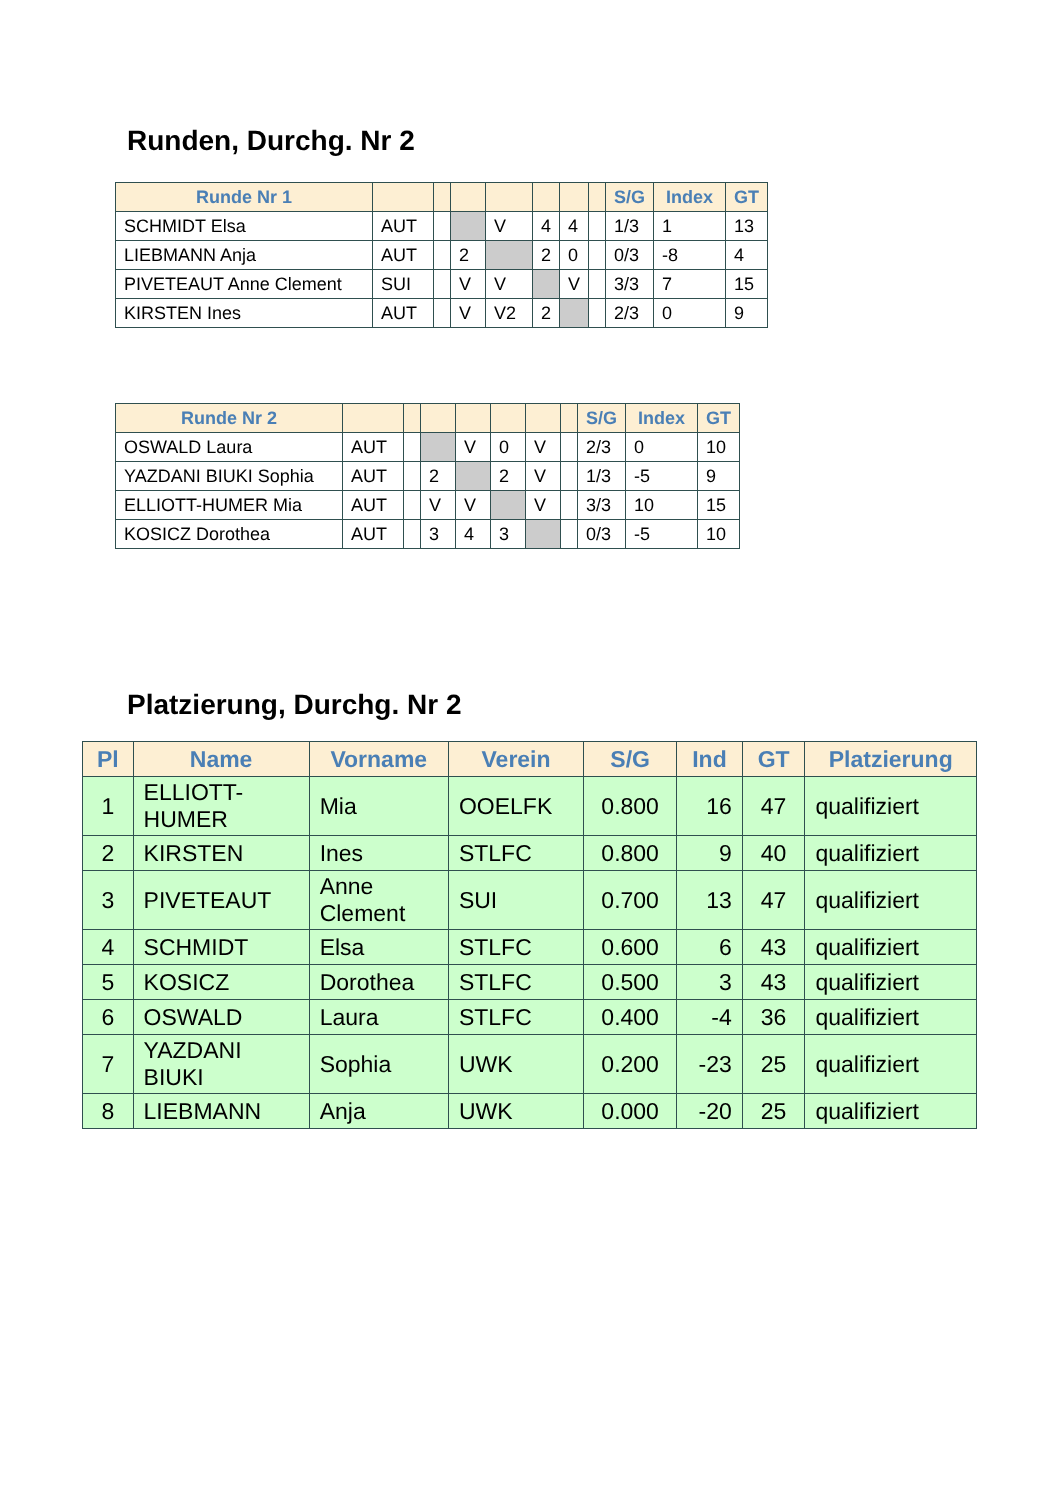Runden, Durchg. Nr 2
| Runde Nr 1 | | | | | | | | S/G | Index | GT |
| --- | --- | --- | --- | --- | --- | --- | --- | --- | --- | --- |
| SCHMIDT Elsa | AUT | | | V | 4 | 4 | | 1/3 | 1 | 13 |
| LIEBMANN Anja | AUT | | 2 | | 2 | 0 | | 0/3 | -8 | 4 |
| PIVETEAUT Anne Clement | SUI | | V | V | | V | | 3/3 | 7 | 15 |
| KIRSTEN Ines | AUT | | V | V2 | 2 | | | 2/3 | 0 | 9 |
| Runde Nr 2 | | | | | | | | S/G | Index | GT |
| --- | --- | --- | --- | --- | --- | --- | --- | --- | --- | --- |
| OSWALD Laura | AUT | | | V | 0 | V | | 2/3 | 0 | 10 |
| YAZDANI BIUKI Sophia | AUT | | 2 | | 2 | V | | 1/3 | -5 | 9 |
| ELLIOTT-HUMER Mia | AUT | | V | V | | V | | 3/3 | 10 | 15 |
| KOSICZ Dorothea | AUT | | 3 | 4 | 3 | | | 0/3 | -5 | 10 |
Platzierung, Durchg. Nr 2
| Pl | Name | Vorname | Verein | S/G | Ind | GT | Platzierung |
| --- | --- | --- | --- | --- | --- | --- | --- |
| 1 | ELLIOTT- HUMER | Mia | OOELFK | 0.800 | 16 | 47 | qualifiziert |
| 2 | KIRSTEN | Ines | STLFC | 0.800 | 9 | 40 | qualifiziert |
| 3 | PIVETEAUT | Anne Clement | SUI | 0.700 | 13 | 47 | qualifiziert |
| 4 | SCHMIDT | Elsa | STLFC | 0.600 | 6 | 43 | qualifiziert |
| 5 | KOSICZ | Dorothea | STLFC | 0.500 | 3 | 43 | qualifiziert |
| 6 | OSWALD | Laura | STLFC | 0.400 | -4 | 36 | qualifiziert |
| 7 | YAZDANI BIUKI | Sophia | UWK | 0.200 | -23 | 25 | qualifiziert |
| 8 | LIEBMANN | Anja | UWK | 0.000 | -20 | 25 | qualifiziert |